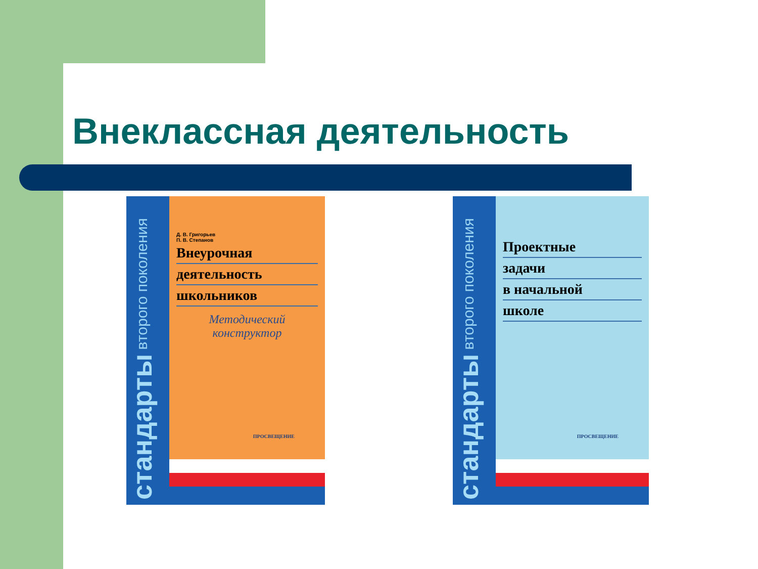Внеклассная деятельность
стандарты второго поколения
Д. В. Григорьев
П. В. Степанов
Внеурочная
деятельность
школьников
Методический
конструктор
ПРОСВЕЩЕНИЕ
стандарты второго поколения
Проектные
задачи
в начальной
школе
ПРОСВЕЩЕНИЕ